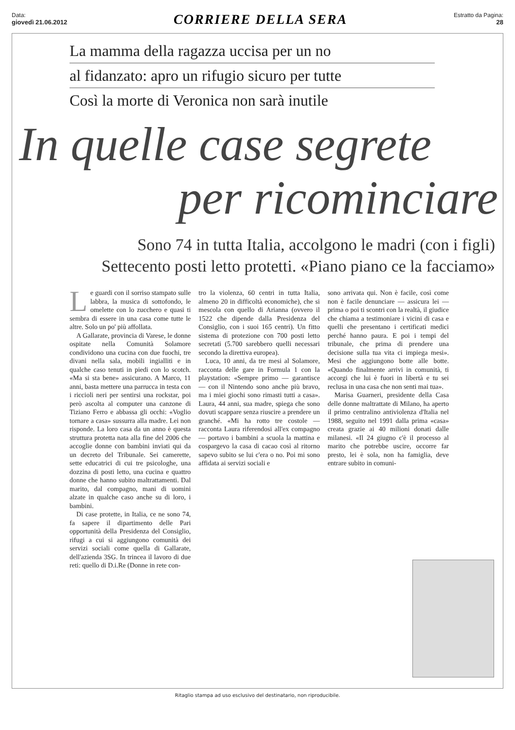Data:
giovedì 21.06.2012
CORRIERE DELLA SERA
Estratto da Pagina:
28
La mamma della ragazza uccisa per un no
al fidanzato: apro un rifugio sicuro per tutte
Così la morte di Veronica non sarà inutile
In quelle case segrete
per ricominciare
Sono 74 in tutta Italia, accolgono le madri (con i figli)
Settecento posti letto protetti. «Piano piano ce la facciamo»
Le guardi con il sorriso stampato sulle labbra, la musica di sottofondo, le omelette con lo zucchero e quasi ti sembra di essere in una casa come tutte le altre. Solo un po' più affollata.
A Gallarate, provincia di Varese, le donne ospitate nella Comunità Solamore condividono una cucina con due fuochi, tre divani nella sala, mobili ingialliti e in qualche caso tenuti in piedi con lo scotch. «Ma si sta bene» assicurano. A Marco, 11 anni, basta mettere una parrucca in testa con i riccioli neri per sentirsi una rockstar, poi però ascolta al computer una canzone di Tiziano Ferro e abbassa gli occhi: «Voglio tornare a casa» sussurra alla madre. Lei non risponde. La loro casa da un anno è questa struttura protetta nata alla fine del 2006 che accoglie donne con bambini inviati qui da un decreto del Tribunale. Sei camerette, sette educatrici di cui tre psicologhe, una dozzina di posti letto, una cucina e quattro donne che hanno subito maltrattamenti. Dal marito, dal compagno, mani di uomini alzate in qualche caso anche su di loro, i bambini.
Di case protette, in Italia, ce ne sono 74, fa sapere il dipartimento delle Pari opportunità della Presidenza del Consiglio, rifugi a cui si aggiungono comunità dei servizi sociali come quella di Gallarate, dell'azienda 3SG. In trincea il lavoro di due reti: quello di D.i.Re (Donne in rete con-
tro la violenza, 60 centri in tutta Italia, almeno 20 in difficoltà economiche), che si mescola con quello di Arianna (ovvero il 1522 che dipende dalla Presidenza del Consiglio, con i suoi 165 centri). Un fitto sistema di protezione con 700 posti letto secretati (5.700 sarebbero quelli necessari secondo la direttiva europea).
Luca, 10 anni, da tre mesi al Solamore, racconta delle gare in Formula 1 con la playstation: «Sempre primo — garantisce — con il Nintendo sono anche più bravo, ma i miei giochi sono rimasti tutti a casa». Laura, 44 anni, sua madre, spiega che sono dovuti scappare senza riuscire a prendere un granché. «Mi ha rotto tre costole — racconta Laura riferendosi all'ex compagno — portavo i bambini a scuola la mattina e cospargevo la casa di cacao così al ritorno sapevo subito se lui c'era o no. Poi mi sono affidata ai servizi sociali e
sono arrivata qui. Non è facile, così come non è facile denunciare — assicura lei — prima o poi ti scontri con la realtà, il giudice che chiama a testimoniare i vicini di casa e quelli che presentano i certificati medici perché hanno paura. E poi i tempi del tribunale, che prima di prendere una decisione sulla tua vita ci impiega mesi». Mesi che aggiungono botte alle botte. «Quando finalmente arrivi in comunità, ti accorgi che lui è fuori in libertà e tu sei reclusa in una casa che non senti mai tua».
Marisa Guarneri, presidente della Casa delle donne maltrattate di Milano, ha aperto il primo centralino antiviolenza d'Italia nel 1988, seguito nel 1991 dalla prima «casa» creata grazie ai 40 milioni donati dalle milanesi. «Il 24 giugno c'è il processo al marito che potrebbe uscire, occorre far presto, lei è sola, non ha famiglia, deve entrare subito in comuni-
Ritaglio stampa ad uso esclusivo del destinatario, non riproducibile.